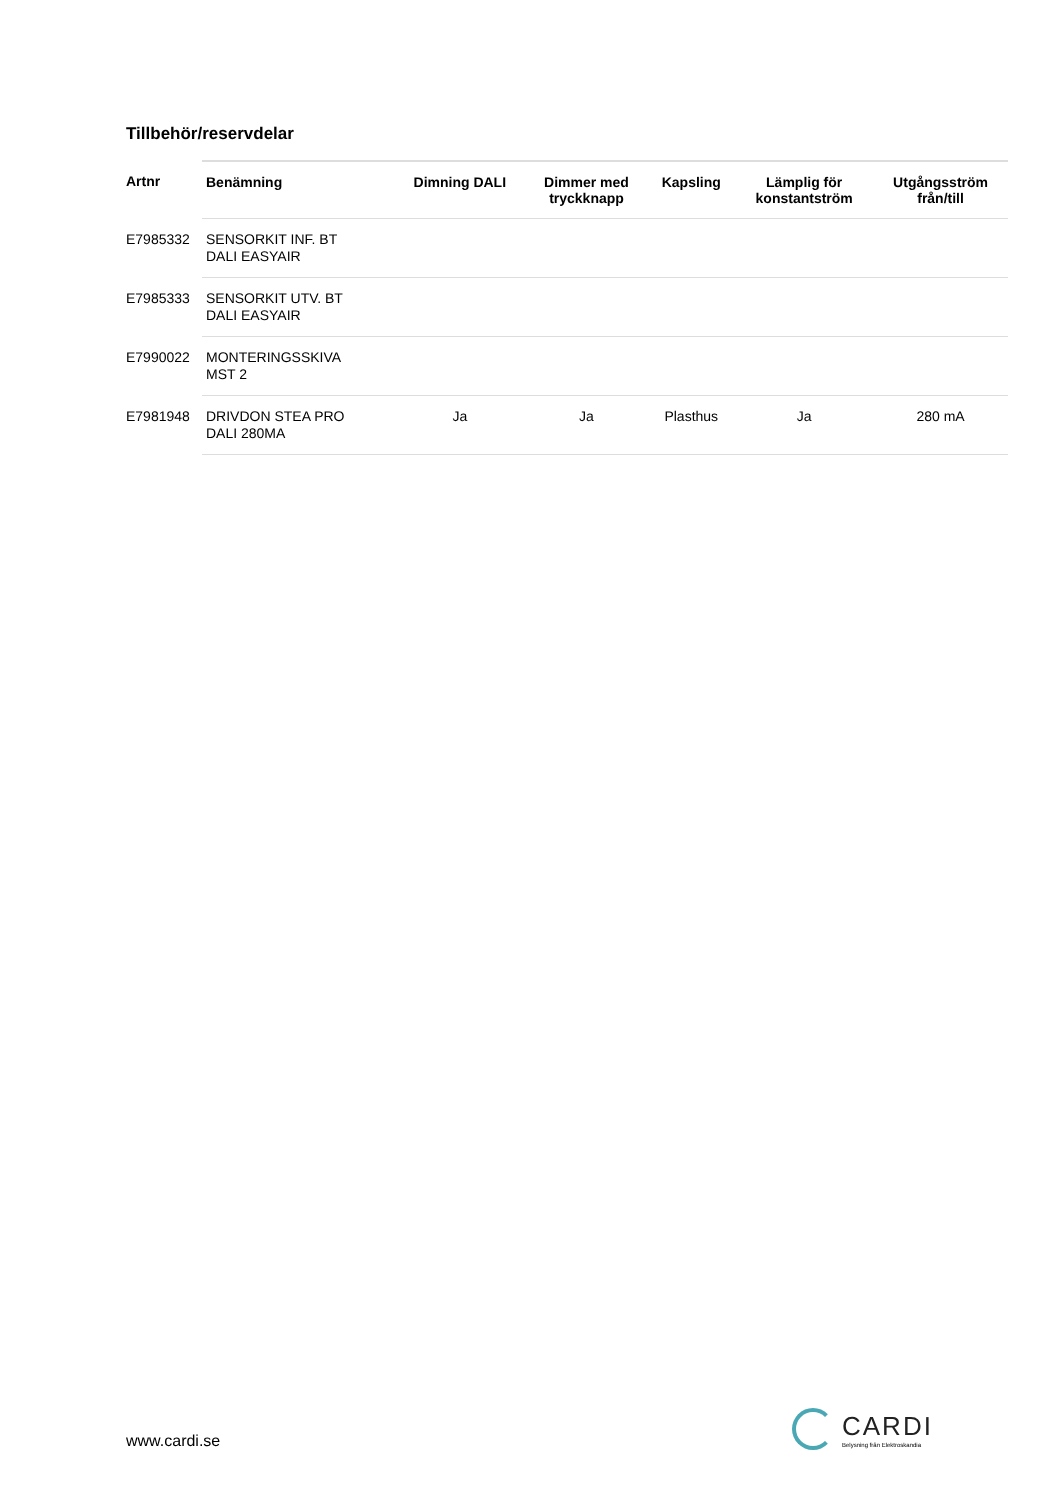Tillbehör/reservdelar
| Artnr | Benämning | Dimning DALI | Dimmer med tryckknapp | Kapsling | Lämplig för konstantström | Utgångsström från/till |
| --- | --- | --- | --- | --- | --- | --- |
| E7985332 | SENSORKIT INF. BT DALI EASYAIR | | | | | |
| E7985333 | SENSORKIT UTV. BT DALI EASYAIR | | | | | |
| E7990022 | MONTERINGSSKIVA MST 2 | | | | | |
| E7981948 | DRIVDON STEA PRO DALI 280MA | Ja | Ja | Plasthus | Ja | 280 mA |
www.cardi.se
CARDI
Belysning från Elektroskandia